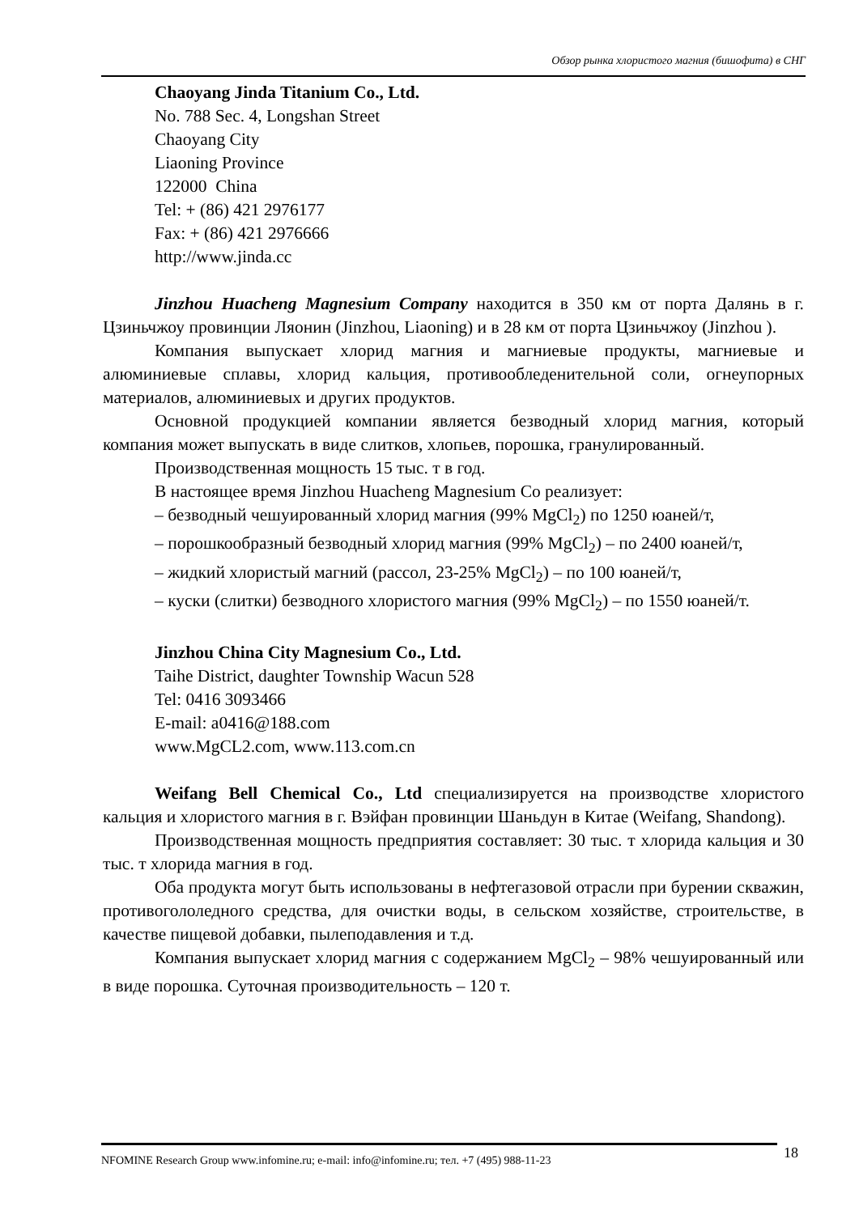Обзор рынка хлористого магния (бишофита) в СНГ
Chaoyang Jinda Titanium Co., Ltd.
No. 788 Sec. 4, Longshan Street
Chaoyang City
Liaoning Province
122000 China
Tel: + (86) 421 2976177
Fax: + (86) 421 2976666
http://www.jinda.cc
Jinzhou Huacheng Magnesium Company находится в 350 км от порта Далянь в г. Цзиньчжоу провинции Ляонин (Jinzhou, Liaoning) и в 28 км от порта Цзиньчжоу (Jinzhou ).
Компания выпускает хлорид магния и магниевые продукты, магниевые и алюминиевые сплавы, хлорид кальция, противообледенительной соли, огнеупорных материалов, алюминиевых и других продуктов.
Основной продукцией компании является безводный хлорид магния, который компания может выпускать в виде слитков, хлопьев, порошка, гранулированный.
Производственная мощность 15 тыс. т в год.
В настоящее время Jinzhou Huacheng Magnesium Co реализует:
– безводный чешуированный хлорид магния (99% MgCl<sub>2</sub>) по 1250 юаней/т,
– порошкообразный безводный хлорид магния (99% MgCl<sub>2</sub>) – по 2400 юаней/т,
– жидкий хлористый магний (рассол, 23-25% MgCl<sub>2</sub>) – по 100 юаней/т,
– куски (слитки) безводного хлористого магния (99% MgCl<sub>2</sub>) – по 1550 юаней/т.
Jinzhou China City Magnesium Co., Ltd.
Taihe District, daughter Township Wacun 528
Tel: 0416 3093466
E-mail: a0416@188.com
www.MgCL2.com, www.113.com.cn
Weifang Bell Chemical Co., Ltd специализируется на производстве хлористого кальция и хлористого магния в г. Вэйфан провинции Шаньдун в Китае (Weifang, Shandong).
Производственная мощность предприятия составляет: 30 тыс. т хлорида кальция и 30 тыс. т хлорида магния в год.
Оба продукта могут быть использованы в нефтегазовой отрасли при бурении скважин, противогололедного средства, для очистки воды, в сельском хозяйстве, строительстве, в качестве пищевой добавки, пылеподавления и т.д.
Компания выпускает хлорид магния с содержанием MgCl<sub>2</sub> – 98% чешуированный или в виде порошка. Суточная производительность – 120 т.
NFOMINE Research Group www.infomine.ru; e-mail: info@infomine.ru; тел. +7 (495) 988-11-23 18